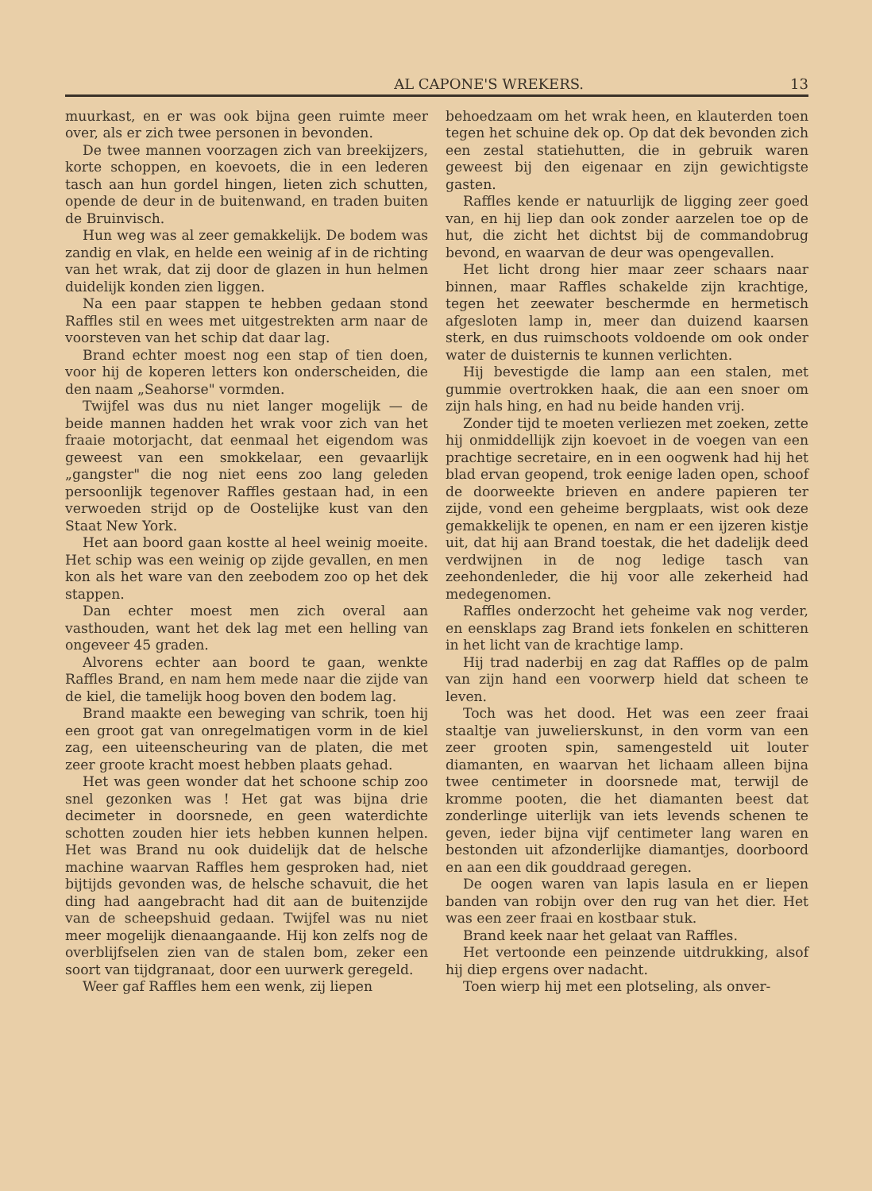AL CAPONE'S WREKERS. 13
muurkast, en er was ook bijna geen ruimte meer over, als er zich twee personen in bevonden.
De twee mannen voorzagen zich van breekijzers, korte schoppen, en koevoets, die in een lederen tasch aan hun gordel hingen, lieten zich schutten, opende de deur in de buitenwand, en traden buiten de Bruinvisch.
Hun weg was al zeer gemakkelijk. De bodem was zandig en vlak, en helde een weinig af in de richting van het wrak, dat zij door de glazen in hun helmen duidelijk konden zien liggen.
Na een paar stappen te hebben gedaan stond Raffles stil en wees met uitgestrekten arm naar de voorsteven van het schip dat daar lag.
Brand echter moest nog een stap of tien doen, voor hij de koperen letters kon onderscheiden, die den naam „Seahorse" vormden.
Twijfel was dus nu niet langer mogelijk — de beide mannen hadden het wrak voor zich van het fraaie motorjacht, dat eenmaal het eigendom was geweest van een smokkelaar, een gevaarlijk „gangster" die nog niet eens zoo lang geleden persoonlijk tegenover Raffles gestaan had, in een verwoeden strijd op de Oostelijke kust van den Staat New York.
Het aan boord gaan kostte al heel weinig moeite. Het schip was een weinig op zijde gevallen, en men kon als het ware van den zeebodem zoo op het dek stappen.
Dan echter moest men zich overal aan vasthouden, want het dek lag met een helling van ongeveer 45 graden.
Alvorens echter aan boord te gaan, wenkte Raffles Brand, en nam hem mede naar die zijde van de kiel, die tamelijk hoog boven den bodem lag.
Brand maakte een beweging van schrik, toen hij een groot gat van onregelmatigen vorm in de kiel zag, een uiteenscheuring van de platen, die met zeer groote kracht moest hebben plaats gehad.
Het was geen wonder dat het schoone schip zoo snel gezonken was ! Het gat was bijna drie decimeter in doorsnede, en geen waterdichte schotten zouden hier iets hebben kunnen helpen. Het was Brand nu ook duidelijk dat de helsche machine waarvan Raffles hem gesproken had, niet bijtijds gevonden was, de helsche schavuit, die het ding had aangebracht had dit aan de buitenzijde van de scheepshuid gedaan. Twijfel was nu niet meer mogelijk dienaangaande. Hij kon zelfs nog de overblijfselen zien van de stalen bom, zeker een soort van tijdgranaat, door een uurwerk geregeld.
Weer gaf Raffles hem een wenk, zij liepen
behoedzaam om het wrak heen, en klauterden toen tegen het schuine dek op. Op dat dek bevonden zich een zestal statiehutten, die in gebruik waren geweest bij den eigenaar en zijn gewichtigste gasten.
Raffles kende er natuurlijk de ligging zeer goed van, en hij liep dan ook zonder aarzelen toe op de hut, die zicht het dichtst bij de commandobrug bevond, en waarvan de deur was opengevallen.
Het licht drong hier maar zeer schaars naar binnen, maar Raffles schakelde zijn krachtige, tegen het zeewater beschermde en hermetisch afgesloten lamp in, meer dan duizend kaarsen sterk, en dus ruimschoots voldoende om ook onder water de duisternis te kunnen verlichten.
Hij bevestigde die lamp aan een stalen, met gummie overtrokken haak, die aan een snoer om zijn hals hing, en had nu beide handen vrij.
Zonder tijd te moeten verliezen met zoeken, zette hij onmiddellijk zijn koevoet in de voegen van een prachtige secretaire, en in een oogwenk had hij het blad ervan geopend, trok eenige laden open, schoof de doorweekte brieven en andere papieren ter zijde, vond een geheime bergplaats, wist ook deze gemakkelijk te openen, en nam er een ijzeren kistje uit, dat hij aan Brand toestak, die het dadelijk deed verdwijnen in de nog ledige tasch van zeehondenleder, die hij voor alle zekerheid had medegenomen.
Raffles onderzocht het geheime vak nog verder, en eensklaps zag Brand iets fonkelen en schitteren in het licht van de krachtige lamp.
Hij trad naderbij en zag dat Raffles op de palm van zijn hand een voorwerp hield dat scheen te leven.
Toch was het dood. Het was een zeer fraai staaltje van juwelierskunst, in den vorm van een zeer grooten spin, samengesteld uit louter diamanten, en waarvan het lichaam alleen bijna twee centimeter in doorsnede mat, terwijl de kromme pooten, die het diamanten beest dat zonderlinge uiterlijk van iets levends schenen te geven, ieder bijna vijf centimeter lang waren en bestonden uit afzonderlijke diamantjes, doorboord en aan een dik gouddraad geregen.
De oogen waren van lapis lasula en er liepen banden van robijn over den rug van het dier. Het was een zeer fraai en kostbaar stuk.
Brand keek naar het gelaat van Raffles.
Het vertoonde een peinzende uitdrukking, alsof hij diep ergens over nadacht.
Toen wierp hij met een plotseling, als onver-